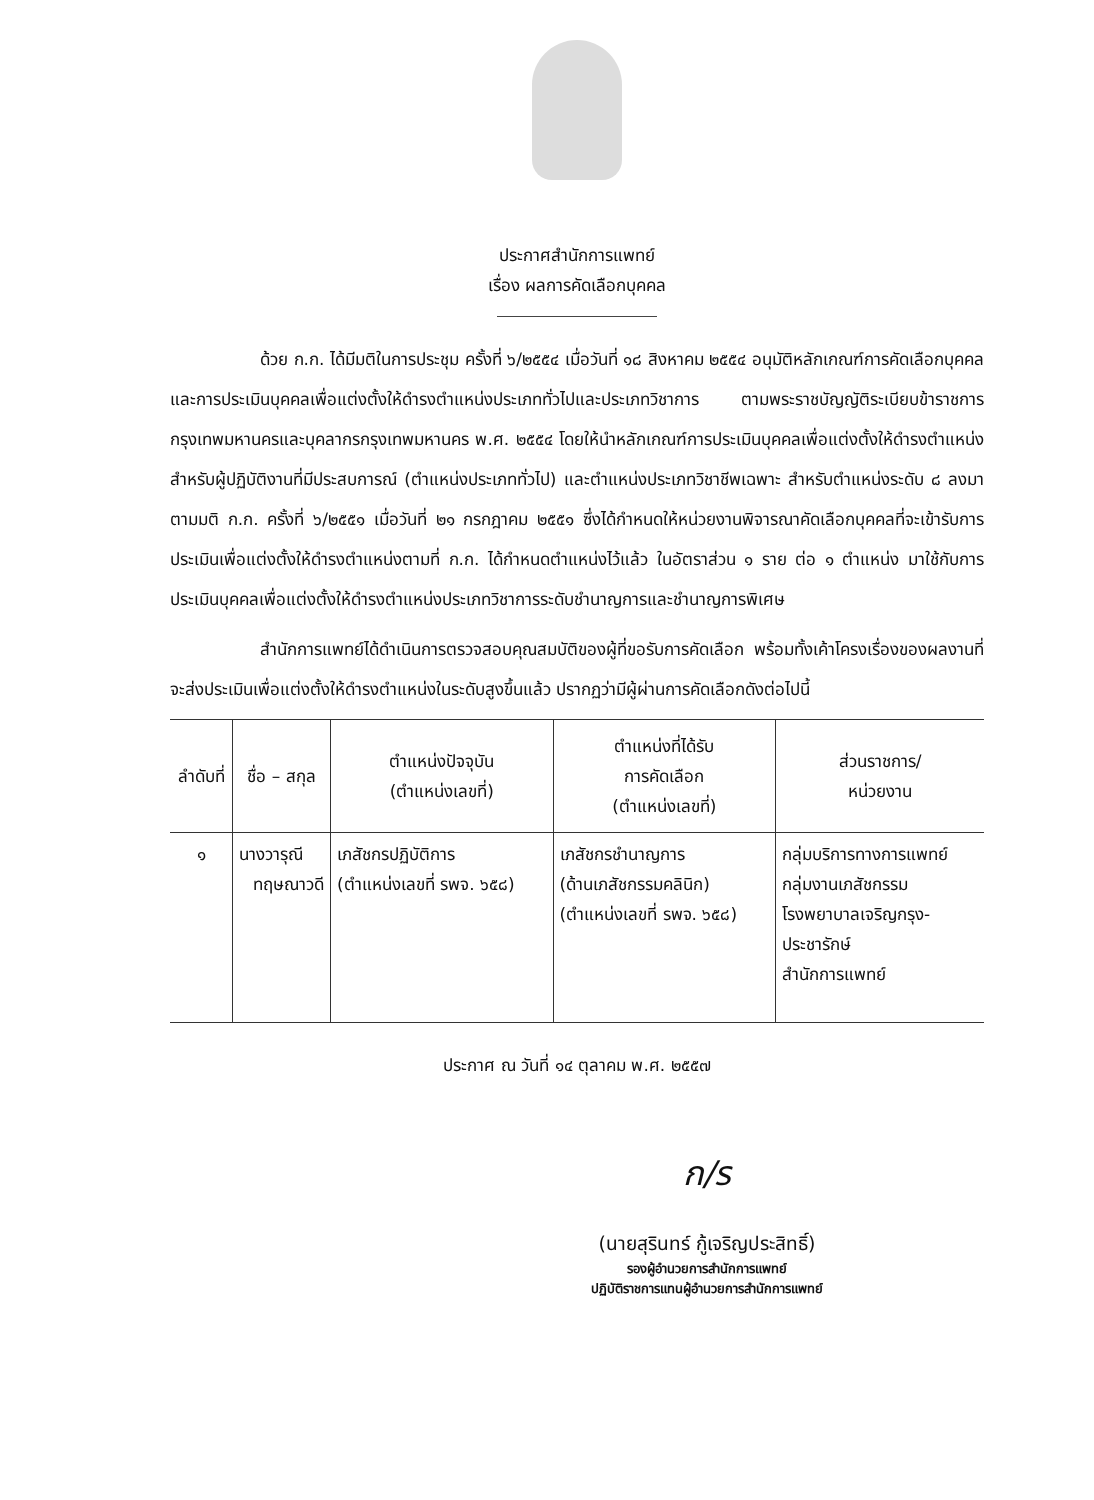ประกาศสำนักการแพทย์
เรื่อง ผลการคัดเลือกบุคคล
ด้วย ก.ก. ได้มีมติในการประชุม ครั้งที่ ๖/๒๕๕๔ เมื่อวันที่ ๑๘ สิงหาคม ๒๕๕๔ อนุมัติหลักเกณฑ์การคัดเลือกบุคคลและการประเมินบุคคลเพื่อแต่งตั้งให้ดำรงตำแหน่งประเภททั่วไปและประเภทวิชาการ ตามพระราชบัญญัติระเบียบข้าราชการกรุงเทพมหานครและบุคลากรกรุงเทพมหานคร พ.ศ. ๒๕๕๔ โดยให้นำหลักเกณฑ์การประเมินบุคคลเพื่อแต่งตั้งให้ดำรงตำแหน่งสำหรับผู้ปฏิบัติงานที่มีประสบการณ์ (ตำแหน่งประเภททั่วไป) และตำแหน่งประเภทวิชาชีพเฉพาะ สำหรับตำแหน่งระดับ ๘ ลงมา ตามมติ ก.ก. ครั้งที่ ๖/๒๕๕๑ เมื่อวันที่ ๒๑ กรกฎาคม ๒๕๕๑ ซึ่งได้กำหนดให้หน่วยงานพิจารณาคัดเลือกบุคคลที่จะเข้ารับการประเมินเพื่อแต่งตั้งให้ดำรงตำแหน่งตามที่ ก.ก. ได้กำหนดตำแหน่งไว้แล้ว ในอัตราส่วน ๑ ราย ต่อ ๑ ตำแหน่ง มาใช้กับการประเมินบุคคลเพื่อแต่งตั้งให้ดำรงตำแหน่งประเภทวิชาการระดับชำนาญการและชำนาญการพิเศษ
สำนักการแพทย์ได้ดำเนินการตรวจสอบคุณสมบัติของผู้ที่ขอรับการคัดเลือก พร้อมทั้งเค้าโครงเรื่องของผลงานที่จะส่งประเมินเพื่อแต่งตั้งให้ดำรงตำแหน่งในระดับสูงขึ้นแล้ว ปรากฏว่ามีผู้ผ่านการคัดเลือกดังต่อไปนี้
| ลำดับที่ | ชื่อ – สกุล | ตำแหน่งปัจจุบัน (ตำแหน่งเลขที่) | ตำแหน่งที่ได้รับ การคัดเลือก (ตำแหน่งเลขที่) | ส่วนราชการ/ หน่วยงาน |
| --- | --- | --- | --- | --- |
| ๑ | นางวารุณี ทฤษณาวดี | เภสัชกรปฏิบัติการ (ตำแหน่งเลขที่ รพจ. ๖๕๘) | เภสัชกรชำนาญการ (ด้านเภสัชกรรมคลินิก) (ตำแหน่งเลขที่ รพจ. ๖๕๘) | กลุ่มบริการทางการแพทย์ กลุ่มงานเภสัชกรรม โรงพยาบาลเจริญกรุง- ประชารักษ์ สำนักการแพทย์ |
ประกาศ ณ วันที่ ๑๔ ตุลาคม พ.ศ. ๒๕๕๗
ก/ร
(นายสุรินทร์ กู้เจริญประสิทธิ์)
รองผู้อำนวยการสำนักการแพทย์
ปฏิบัติราชการแทนผู้อำนวยการสำนักการแพทย์